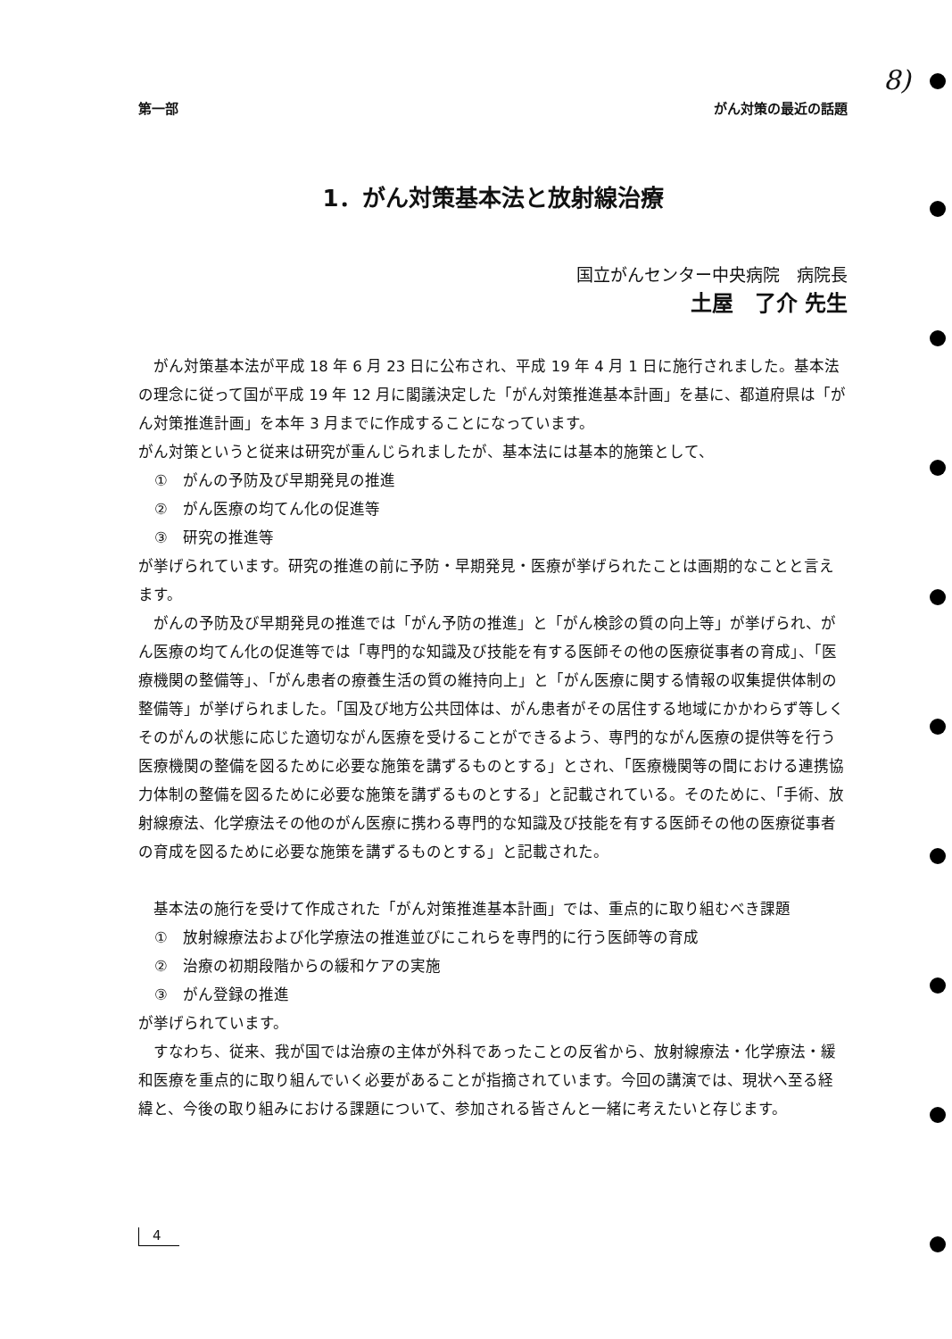8)
第一部 がん対策の最近の話題
1．がん対策基本法と放射線治療
国立がんセンター中央病院　病院長
土屋　了介 先生
がん対策基本法が平成 18 年 6 月 23 日に公布され、平成 19 年 4 月 1 日に施行されました。基本法の理念に従って国が平成 19 年 12 月に閣議決定した「がん対策推進基本計画」を基に、都道府県は「がん対策推進計画」を本年 3 月までに作成することになっています。
がん対策というと従来は研究が重んじられましたが、基本法には基本的施策として、
①　がんの予防及び早期発見の推進
②　がん医療の均てん化の促進等
③　研究の推進等
が挙げられています。研究の推進の前に予防・早期発見・医療が挙げられたことは画期的なことと言えます。
がんの予防及び早期発見の推進では「がん予防の推進」と「がん検診の質の向上等」が挙げられ、がん医療の均てん化の促進等では「専門的な知識及び技能を有する医師その他の医療従事者の育成」、「医療機関の整備等」、「がん患者の療養生活の質の維持向上」と「がん医療に関する情報の収集提供体制の整備等」が挙げられました。「国及び地方公共団体は、がん患者がその居住する地域にかかわらず等しくそのがんの状態に応じた適切ながん医療を受けることができるよう、専門的ながん医療の提供等を行う医療機関の整備を図るために必要な施策を講ずるものとする」とされ、「医療機関等の間における連携協力体制の整備を図るために必要な施策を講ずるものとする」と記載されている。そのために、「手術、放射線療法、化学療法その他のがん医療に携わる専門的な知識及び技能を有する医師その他の医療従事者の育成を図るために必要な施策を講ずるものとする」と記載された。
基本法の施行を受けて作成された「がん対策推進基本計画」では、重点的に取り組むべき課題
①　放射線療法および化学療法の推進並びにこれらを専門的に行う医師等の育成
②　治療の初期段階からの緩和ケアの実施
③　がん登録の推進
が挙げられています。
すなわち、従来、我が国では治療の主体が外科であったことの反省から、放射線療法・化学療法・緩和医療を重点的に取り組んでいく必要があることが指摘されています。今回の講演では、現状へ至る経緯と、今後の取り組みにおける課題について、参加される皆さんと一緒に考えたいと存じます。
4